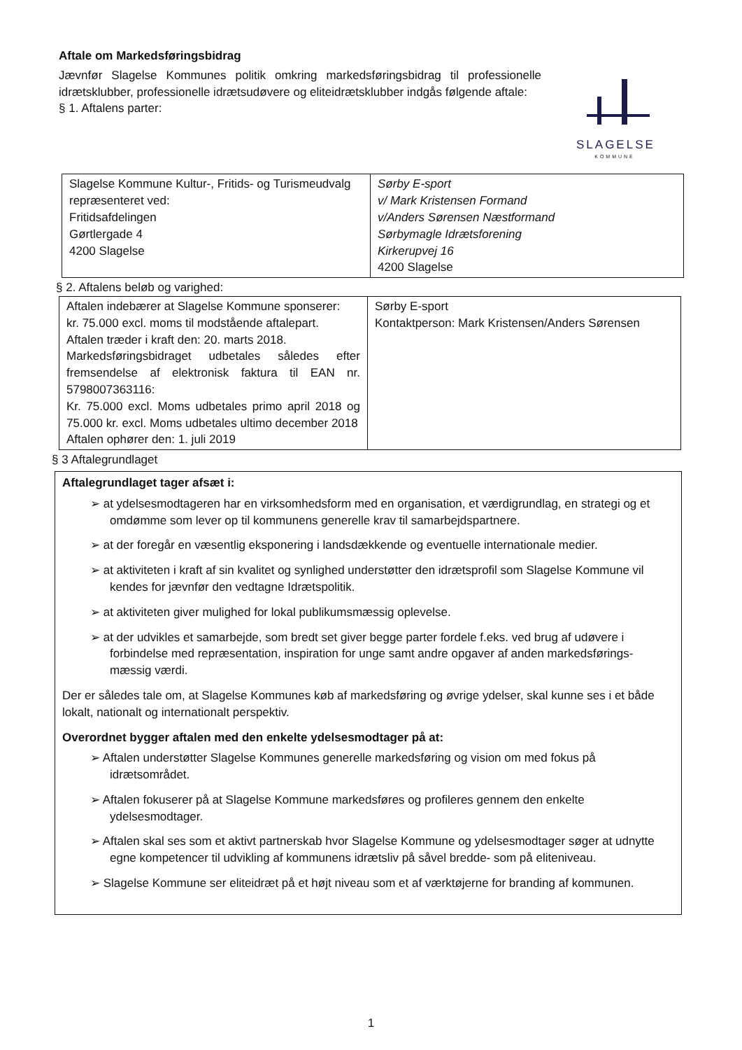Aftale om Markedsføringsbidrag
Jævnfør Slagelse Kommunes politik omkring markedsføringsbidrag til professionelle idrætsklubber, professionelle idrætsudøvere og eliteidrætsklubber indgås følgende aftale:
§ 1. Aftalens parter:
SLAGELSE
KOMMUNE
| Slagelse Kommune Kultur-, Fritids- og Turismeudvalg repræsenteret ved: Fritidsafdelingen Gørtlergade 4 4200 Slagelse | Sørby E-sport v/ Mark Kristensen Formand v/Anders Sørensen Næstformand Sørbymagle Idrætsforening Kirkerupvej 16 4200 Slagelse |
§ 2. Aftalens beløb og varighed:
| Aftalen indebærer at Slagelse Kommune sponserer: kr. 75.000 excl. moms til modstående aftalepart. Aftalen træder i kraft den: 20. marts 2018. Markedsføringsbidraget udbetales således efter fremsendelse af elektronisk faktura til EAN nr. 5798007363116: Kr. 75.000 excl. Moms udbetales primo april 2018 og 75.000 kr. excl. Moms udbetales ultimo december 2018 Aftalen ophører den: 1. juli 2019 | Sørby E-sport Kontaktperson: Mark Kristensen/Anders Sørensen |
§ 3 Aftalegrundlaget
Aftalegrundlaget tager afsæt i:
➢ at ydelsesmodtageren har en virksomhedsform med en organisation, et værdigrundlag, en strategi og et omdømme som lever op til kommunens generelle krav til samarbejdspartnere.
➢ at der foregår en væsentlig eksponering i landsdækkende og eventuelle internationale medier.
➢ at aktiviteten i kraft af sin kvalitet og synlighed understøtter den idrætsprofil som Slagelse Kommune vil kendes for jævnfør den vedtagne Idrætspolitik.
➢ at aktiviteten giver mulighed for lokal publikumsmæssig oplevelse.
➢ at der udvikles et samarbejde, som bredt set giver begge parter fordele f.eks. ved brug af udøvere i forbindelse med repræsentation, inspiration for unge samt andre opgaver af anden markedsførings-mæssig værdi.
Der er således tale om, at Slagelse Kommunes køb af markedsføring og øvrige ydelser, skal kunne ses i et både lokalt, nationalt og internationalt perspektiv.
Overordnet bygger aftalen med den enkelte ydelsesmodtager på at:
➢ Aftalen understøtter Slagelse Kommunes generelle markedsføring og vision om med fokus på idrætsområdet.
➢ Aftalen fokuserer på at Slagelse Kommune markedsføres og profileres gennem den enkelte ydelsesmodtager.
➢ Aftalen skal ses som et aktivt partnerskab hvor Slagelse Kommune og ydelsesmodtager søger at udnytte egne kompetencer til udvikling af kommunens idrætsliv på såvel bredde- som på eliteniveau.
➢ Slagelse Kommune ser eliteidræt på et højt niveau som et af værktøjerne for branding af kommunen.
1